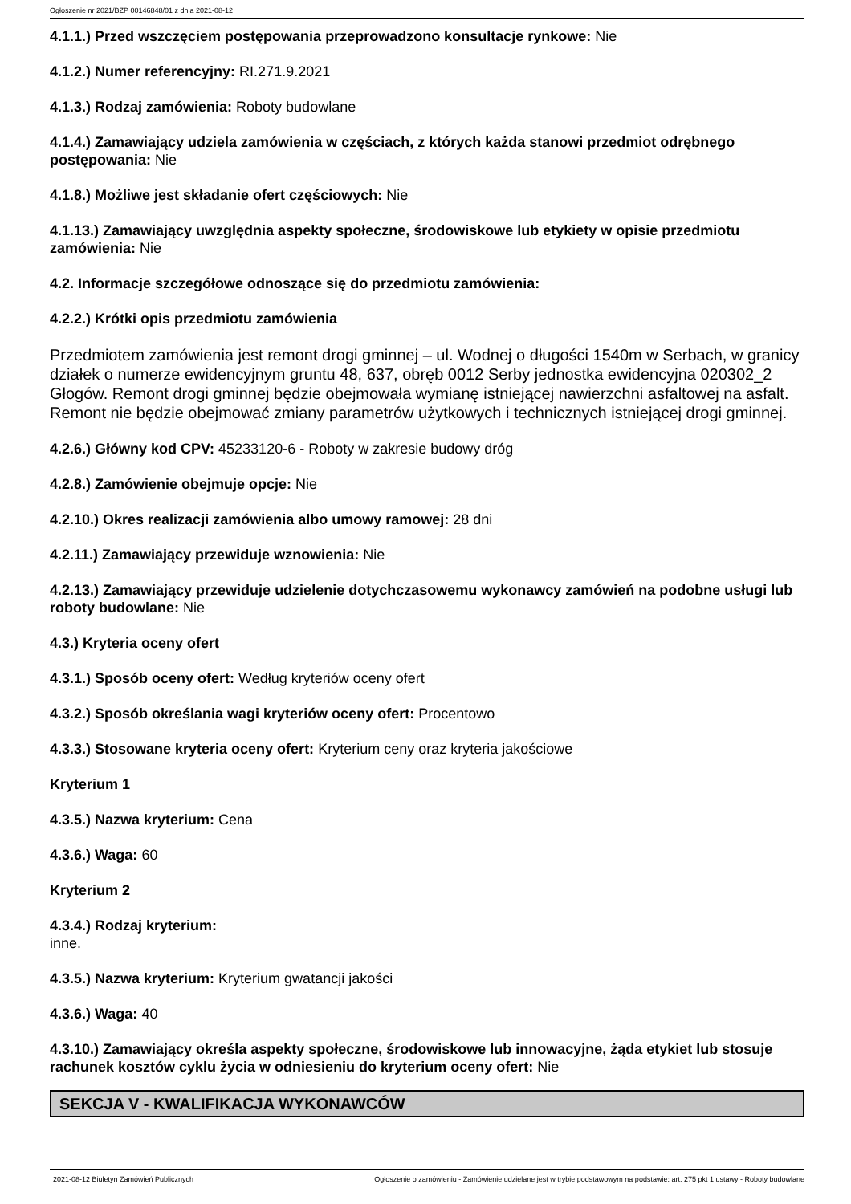Ogłoszenie nr 2021/BZP 00146848/01 z dnia 2021-08-12
4.1.1.) Przed wszczęciem postępowania przeprowadzono konsultacje rynkowe: Nie
4.1.2.) Numer referencyjny: RI.271.9.2021
4.1.3.) Rodzaj zamówienia: Roboty budowlane
4.1.4.) Zamawiający udziela zamówienia w częściach, z których każda stanowi przedmiot odrębnego postępowania: Nie
4.1.8.) Możliwe jest składanie ofert częściowych: Nie
4.1.13.) Zamawiający uwzględnia aspekty społeczne, środowiskowe lub etykiety w opisie przedmiotu zamówienia: Nie
4.2. Informacje szczegółowe odnoszące się do przedmiotu zamówienia:
4.2.2.) Krótki opis przedmiotu zamówienia
Przedmiotem zamówienia jest remont drogi gminnej – ul. Wodnej o długości 1540m w Serbach, w granicy działek o numerze ewidencyjnym gruntu 48, 637, obręb 0012 Serby jednostka ewidencyjna 020302_2 Głogów. Remont drogi gminnej będzie obejmowała wymianę istniejącej nawierzchni asfaltowej na asfalt. Remont nie będzie obejmować zmiany parametrów użytkowych i technicznych istniejącej drogi gminnej.
4.2.6.) Główny kod CPV: 45233120-6 - Roboty w zakresie budowy dróg
4.2.8.) Zamówienie obejmuje opcje: Nie
4.2.10.) Okres realizacji zamówienia albo umowy ramowej: 28 dni
4.2.11.) Zamawiający przewiduje wznowienia: Nie
4.2.13.) Zamawiający przewiduje udzielenie dotychczasowemu wykonawcy zamówień na podobne usługi lub roboty budowlane: Nie
4.3.) Kryteria oceny ofert
4.3.1.) Sposób oceny ofert: Według kryteriów oceny ofert
4.3.2.) Sposób określania wagi kryteriów oceny ofert: Procentowo
4.3.3.) Stosowane kryteria oceny ofert: Kryterium ceny oraz kryteria jakościowe
Kryterium 1
4.3.5.) Nazwa kryterium: Cena
4.3.6.) Waga: 60
Kryterium 2
4.3.4.) Rodzaj kryterium:
inne.
4.3.5.) Nazwa kryterium: Kryterium gwatancji jakości
4.3.6.) Waga: 40
4.3.10.) Zamawiający określa aspekty społeczne, środowiskowe lub innowacyjne, żąda etykiet lub stosuje rachunek kosztów cyklu życia w odniesieniu do kryterium oceny ofert: Nie
SEKCJA V - KWALIFIKACJA WYKONAWCÓW
2021-08-12 Biuletyn Zamówień Publicznych Ogłoszenie o zamówieniu - Zamówienie udzielane jest w trybie podstawowym na podstawie: art. 275 pkt 1 ustawy - Roboty budowlane